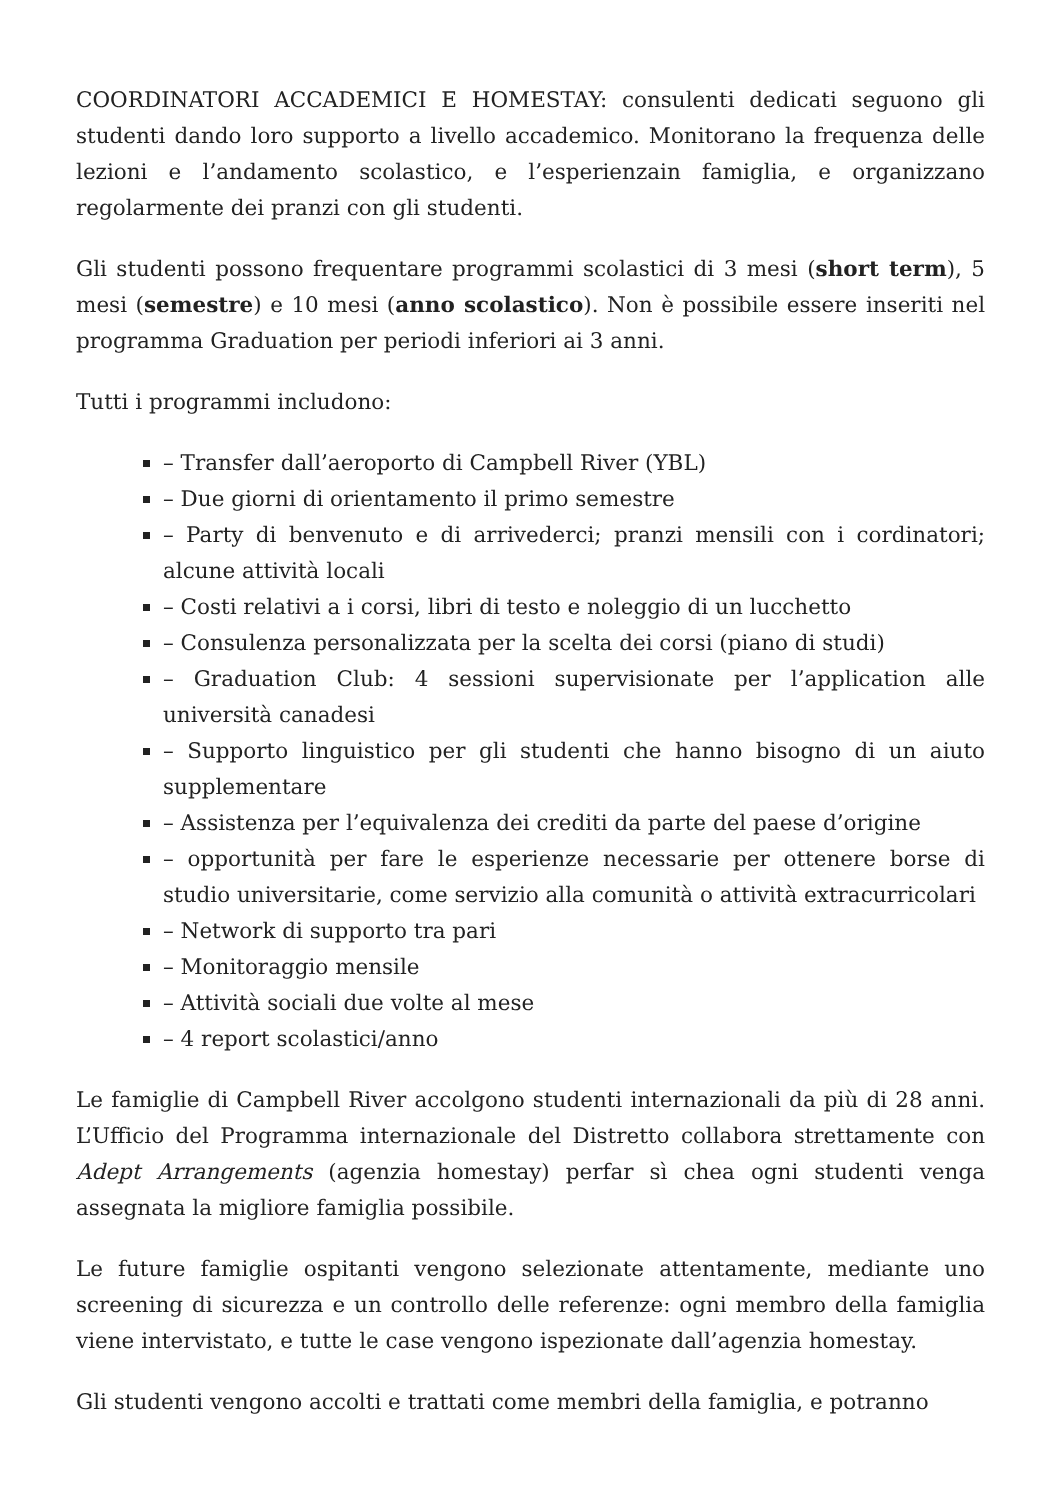COORDINATORI ACCADEMICI E HOMESTAY: consulenti dedicati seguono gli studenti dando loro supporto a livello accademico. Monitorano la frequenza delle lezioni e l’andamento scolastico, e l’esperienzain famiglia, e organizzano regolarmente dei pranzi con gli studenti.
Gli studenti possono frequentare programmi scolastici di 3 mesi (short term), 5 mesi (semestre) e 10 mesi (anno scolastico). Non è possibile essere inseriti nel programma Graduation per periodi inferiori ai 3 anni.
Tutti i programmi includono:
– Transfer dall’aeroporto di Campbell River (YBL)
– Due giorni di orientamento il primo semestre
– Party di benvenuto e di arrivederci; pranzi mensili con i cordinatori; alcune attività locali
– Costi relativi a i corsi, libri di testo e noleggio di un lucchetto
– Consulenza personalizzata per la scelta dei corsi (piano di studi)
– Graduation Club: 4 sessioni supervisionate per l’application alle università canadesi
– Supporto linguistico per gli studenti che hanno bisogno di un aiuto supplementare
– Assistenza per l’equivalenza dei crediti da parte del paese d’origine
– opportunità per fare le esperienze necessarie per ottenere borse di studio universitarie, come servizio alla comunità o attività extracurricolari
– Network di supporto tra pari
– Monitoraggio mensile
– Attività sociali due volte al mese
– 4 report scolastici/anno
Le famiglie di Campbell River accolgono studenti internazionali da più di 28 anni. L’Ufficio del Programma internazionale del Distretto collabora strettamente con Adept Arrangements (agenzia homestay) perfar sì chea ogni studenti venga assegnata la migliore famiglia possibile.
Le future famiglie ospitanti vengono selezionate attentamente, mediante uno screening di sicurezza e un controllo delle referenze: ogni membro della famiglia viene intervistato, e tutte le case vengono ispezionate dall’agenzia homestay.
Gli studenti vengono accolti e trattati come membri della famiglia, e potranno